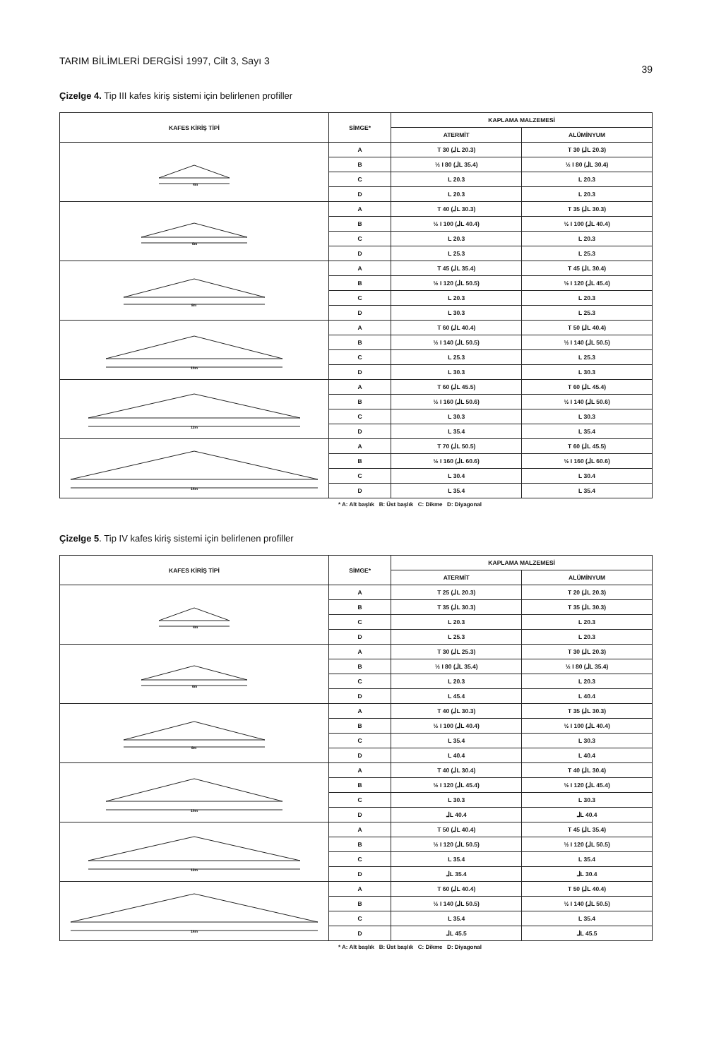TARIM BİLİMLERİ DERGİSİ 1997, Cilt 3, Sayı 3 39
Çizelge 4. Tip III kafes kiriş sistemi için belirlenen profiller
| KAFES KİRİŞ TİPİ | SİMGE* | KAPLAMA MALZEMESİ | |
| --- | --- | --- | --- |
| | | ATERMİT | ALÜMİNYUM |
| 4m | A | T 30 (⅃L 20.3) | T 30 (⅃L 20.3) |
| | B | ½ I 80 (⅃L 35.4) | ½ I 80 (⅃L 30.4) |
| | C | L 20.3 | L 20.3 |
| | D | L 20.3 | L 20.3 |
| 6m | A | T 40 (⅃L 30.3) | T 35 (⅃L 30.3) |
| | B | ½ I 100 (⅃L 40.4) | ½ I 100 (⅃L 40.4) |
| | C | L 20.3 | L 20.3 |
| | D | L 25.3 | L 25.3 |
| 8m | A | T 45 (⅃L 35.4) | T 45 (⅃L 30.4) |
| | B | ½ I 120 (⅃L 50.5) | ½ I 120 (⅃L 45.4) |
| | C | L 20.3 | L 20.3 |
| | D | L 30.3 | L 25.3 |
| 10m | A | T 60 (⅃L 40.4) | T 50 (⅃L 40.4) |
| | B | ½ I 140 (⅃L 50.5) | ½ I 140 (⅃L 50.5) |
| | C | L 25.3 | L 25.3 |
| | D | L 30.3 | L 30.3 |
| 12m | A | T 60 (⅃L 45.5) | T 60 (⅃L 45.4) |
| | B | ½ I 160 (⅃L 50.6) | ½ I 140 (⅃L 50.6) |
| | C | L 30.3 | L 30.3 |
| | D | L 35.4 | L 35.4 |
| 14m | A | T 70 (⅃L 50.5) | T 60 (⅃L 45.5) |
| | B | ½ I 160 (⅃L 60.6) | ½ I 160 (⅃L 60.6) |
| | C | L 30.4 | L 30.4 |
| | D | L 35.4 | L 35.4 |
* A: Alt başlık B: Üst başlık C: Dikme D: Diyagonal
Çizelge 5. Tip IV kafes kiriş sistemi için belirlenen profiller
| KAFES KİRİŞ TİPİ | SİMGE* | KAPLAMA MALZEMESİ | |
| --- | --- | --- | --- |
| | | ATERMİT | ALÜMİNYUM |
| 4m | A | T 25 (⅃L 20.3) | T 20 (⅃L 20.3) |
| | B | T 35 (⅃L 30.3) | T 35 (⅃L 30.3) |
| | C | L 20.3 | L 20.3 |
| | D | L 25.3 | L 20.3 |
| 6m | A | T 30 (⅃L 25.3) | T 30 (⅃L 20.3) |
| | B | ½ I 80 (⅃L 35.4) | ½ I 80 (⅃L 35.4) |
| | C | L 20.3 | L 20.3 |
| | D | L 45.4 | L 40.4 |
| 8m | A | T 40 (⅃L 30.3) | T 35 (⅃L 30.3) |
| | B | ½ I 100 (⅃L 40.4) | ½ I 100 (⅃L 40.4) |
| | C | L 35.4 | L 30.3 |
| | D | L 40.4 | L 40.4 |
| 10m | A | T 40 (⅃L 30.4) | T 40 (⅃L 30.4) |
| | B | ½ I 120 (⅃L 45.4) | ½ I 120 (⅃L 45.4) |
| | C | L 30.3 | L 30.3 |
| | D | ⅃L 40.4 | ⅃L 40.4 |
| 12m | A | T 50 (⅃L 40.4) | T 45 (⅃L 35.4) |
| | B | ½ I 120 (⅃L 50.5) | ½ I 120 (⅃L 50.5) |
| | C | L 35.4 | L 35.4 |
| | D | ⅃L 35.4 | ⅃L 30.4 |
| 14m | A | T 60 (⅃L 40.4) | T 50 (⅃L 40.4) |
| | B | ½ I 140 (⅃L 50.5) | ½ I 140 (⅃L 50.5) |
| | C | L 35.4 | L 35.4 |
| | D | ⅃L 45.5 | ⅃L 45.5 |
* A: Alt başlık B: Üst başlık C: Dikme D: Diyagonal